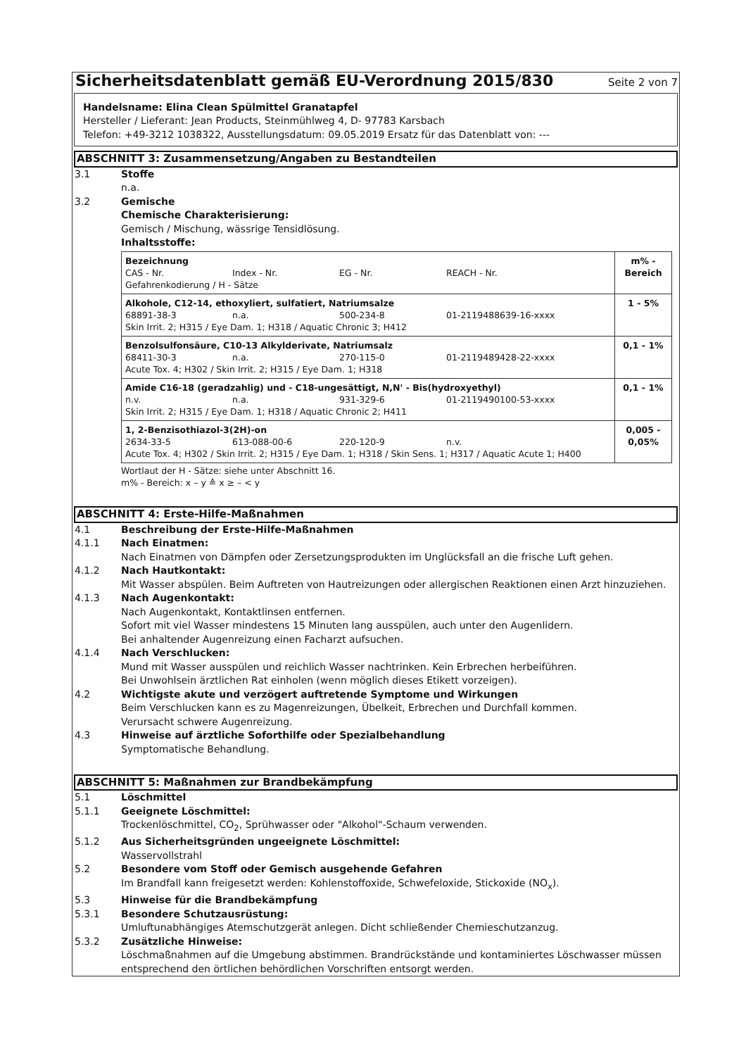Sicherheitsdatenblatt gemäß EU-Verordnung 2015/830
Seite 2 von 7
Handelsname: Elina Clean Spülmittel Granatapfel
Hersteller / Lieferant: Jean Products, Steinmühlweg 4, D- 97783 Karsbach
Telefon: +49-3212 1038322, Ausstellungsdatum: 09.05.2019 Ersatz für das Datenblatt von: ---
ABSCHNITT 3: Zusammensetzung/Angaben zu Bestandteilen
3.1 Stoffe
n.a.
3.2 Gemische
Chemische Charakterisierung:
Gemisch / Mischung, wässrige Tensidlösung.
Inhaltsstoffe:
| Bezeichnung CAS - Nr. Index - Nr. EG - Nr. REACH - Nr. Gefahrenkodierung / H - Sätze | m% - Bereich |
| Alkohole, C12-14, ethoxyliert, sulfatiert, Natriumsalze 68891-38-3 n.a. 500-234-8 01-2119488639-16-xxxx Skin Irrit. 2; H315 / Eye Dam. 1; H318 / Aquatic Chronic 3; H412 | 1 - 5% |
| Benzolsulfonsäure, C10-13 Alkylderivate, Natriumsalz 68411-30-3 n.a. 270-115-0 01-2119489428-22-xxxx Acute Tox. 4; H302 / Skin Irrit. 2; H315 / Eye Dam. 1; H318 | 0,1 - 1% |
| Amide C16-18 (geradzahlig) und - C18-ungesättigt, N,N' - Bis(hydroxyethyl) n.v. n.a. 931-329-6 01-2119490100-53-xxxx Skin Irrit. 2; H315 / Eye Dam. 1; H318 / Aquatic Chronic 2; H411 | 0,1 - 1% |
| 1, 2-Benzisothiazol-3(2H)-on 2634-33-5 613-088-00-6 220-120-9 n.v. Acute Tox. 4; H302 / Skin Irrit. 2; H315 / Eye Dam. 1; H318 / Skin Sens. 1; H317 / Aquatic Acute 1; H400 | 0,005 - 0,05% |
Wortlaut der H - Sätze: siehe unter Abschnitt 16.
m% - Bereich: x – y ≙ x ≥ – < y
ABSCHNITT 4: Erste-Hilfe-Maßnahmen
4.1 Beschreibung der Erste-Hilfe-Maßnahmen
4.1.1 Nach Einatmen:
Nach Einatmen von Dämpfen oder Zersetzungsprodukten im Unglücksfall an die frische Luft gehen.
4.1.2 Nach Hautkontakt:
Mit Wasser abspülen. Beim Auftreten von Hautreizungen oder allergischen Reaktionen einen Arzt hinzuziehen.
4.1.3 Nach Augenkontakt:
Nach Augenkontakt, Kontaktlinsen entfernen.
Sofort mit viel Wasser mindestens 15 Minuten lang ausspülen, auch unter den Augenlidern.
Bei anhaltender Augenreizung einen Facharzt aufsuchen.
4.1.4 Nach Verschlucken:
Mund mit Wasser ausspülen und reichlich Wasser nachtrinken. Kein Erbrechen herbeiführen.
Bei Unwohlsein ärztlichen Rat einholen (wenn möglich dieses Etikett vorzeigen).
4.2 Wichtigste akute und verzögert auftretende Symptome und Wirkungen
Beim Verschlucken kann es zu Magenreizungen, Übelkeit, Erbrechen und Durchfall kommen.
Verursacht schwere Augenreizung.
4.3 Hinweise auf ärztliche Soforthilfe oder Spezialbehandlung
Symptomatische Behandlung.
ABSCHNITT 5: Maßnahmen zur Brandbekämpfung
5.1 Löschmittel
5.1.1 Geeignete Löschmittel:
Trockenlöschmittel, CO<sub>2</sub>, Sprühwasser oder "Alkohol"-Schaum verwenden.
5.1.2 Aus Sicherheitsgründen ungeeignete Löschmittel:
Wasservollstrahl
5.2 Besondere vom Stoff oder Gemisch ausgehende Gefahren
Im Brandfall kann freigesetzt werden: Kohlenstoffoxide, Schwefeloxide, Stickoxide (NO<sub>x</sub>).
5.3 Hinweise für die Brandbekämpfung
5.3.1 Besondere Schutzausrüstung:
Umluftunabhängiges Atemschutzgerät anlegen. Dicht schließender Chemieschutzanzug.
5.3.2 Zusätzliche Hinweise:
Löschmaßnahmen auf die Umgebung abstimmen. Brandrückstände und kontaminiertes Löschwasser müssen entsprechend den örtlichen behördlichen Vorschriften entsorgt werden.